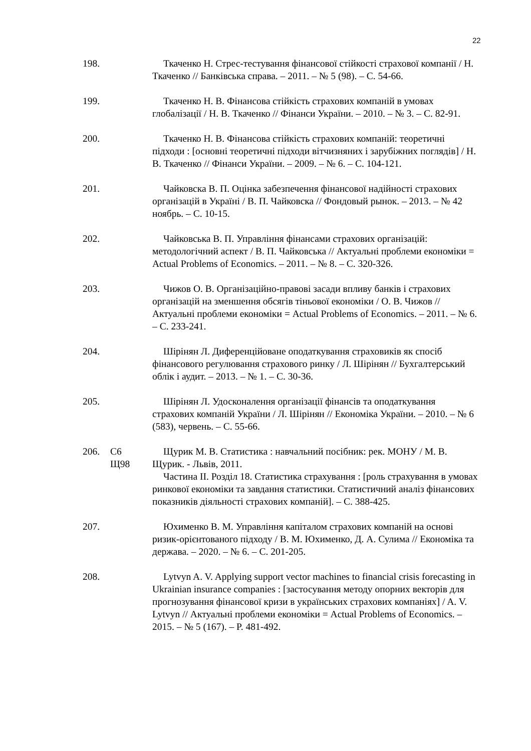22
198. Ткаченко Н. Стрес-тестування фінансової стійкості страхової компанії / Н. Ткаченко // Банківська справа. – 2011. – № 5 (98). – С. 54-66.
199. Ткаченко Н. В. Фінансова стійкість страхових компаній в умовах глобалізації / Н. В. Ткаченко // Фінанси України. – 2010. – № 3. – С. 82-91.
200. Ткаченко Н. В. Фінансова стійкість страхових компаній: теоретичні підходи : [основні теоретичні підходи вітчизняних і зарубіжних поглядів] / Н. В. Ткаченко // Фінанси України. – 2009. – № 6. – С. 104-121.
201. Чайковска В. П. Оцінка забезпечення фінансової надійності страхових організацій в Україні / В. П. Чайковска // Фондовый рынок. – 2013. – № 42 ноябрь. – С. 10-15.
202. Чайковська В. П. Управління фінансами страхових організацій: методологічний аспект / В. П. Чайковська // Актуальні проблеми економіки = Actual Problems of Economics. – 2011. – № 8. – С. 320-326.
203. Чижов О. В. Організаційно-правові засади впливу банків і страхових організацій на зменшення обсягів тіньової економіки / О. В. Чижов // Актуальні проблеми економіки = Actual Problems of Economics. – 2011. – № 6. – С. 233-241.
204. Шірінян Л. Диференційоване оподаткування страховиків як спосіб фінансового регулювання страхового ринку / Л. Шірінян // Бухгалтерський облік і аудит. – 2013. – № 1. – С. 30-36.
205. Шірінян Л. Удосконалення організації фінансів та оподаткування страхових компаній України / Л. Шірінян // Економіка України. – 2010. – № 6 (583), червень. – С. 55-66.
206. С6
Щ98
Щурик М. В. Статистика : навчальний посібник: рек. МОНУ / М. В. Щурик. - Львів, 2011.
Частина ІІ. Розділ 18. Статистика страхування : [роль страхування в умовах ринкової економіки та завдання статистики. Статистичний аналіз фінансових показників діяльності страхових компаній]. – С. 388-425.
207. Юхименко В. М. Управління капіталом страхових компаній на основі ризик-орієнтованого підходу / В. М. Юхименко, Д. А. Сулима // Економіка та держава. – 2020. – № 6. – С. 201-205.
208. Lytvyn A. V. Applying support vector machines to financial crisis forecasting in Ukrainian insurance companies : [застосування методу опорних векторів для прогнозування фінансової кризи в українських страхових компаніях] / A. V. Lytvyn // Актуальні проблеми економіки = Actual Problems of Economics. – 2015. – № 5 (167). – P. 481-492.